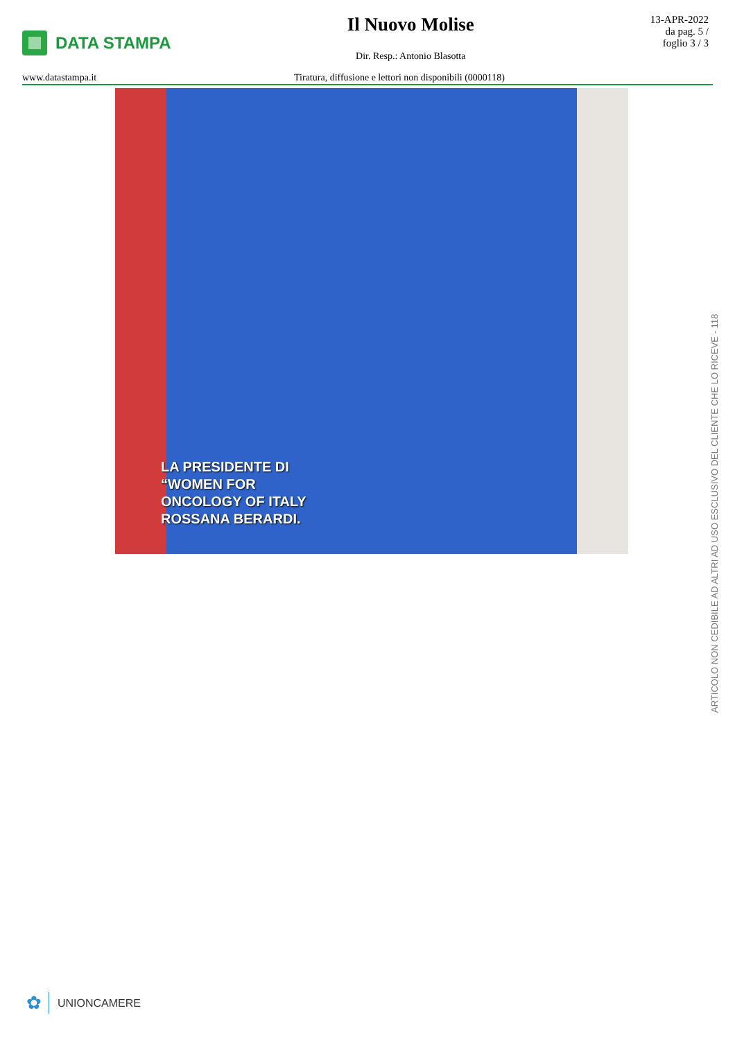DATA STAMPA Il Nuovo Molise
Dir. Resp.: Antonio Blasotta
13-APR-2022
da pag. 5 /
foglio 3 / 3
www.datastampa.it Tiratura, diffusione e lettori non disponibili (0000118)
LA PRESIDENTE DI
“WOMEN FOR
ONCOLOGY OF ITALY
ROSSANA BERARDI.
ARTICOLO NON CEDIBILE AD ALTRI AD USO ESCLUSIVO DEL CLIENTE CHE LO RICEVE - 118
✿ UNIONCAMERE